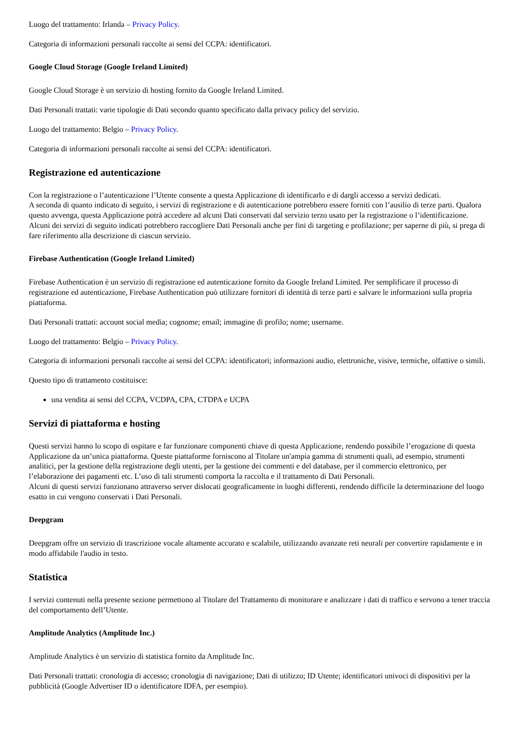Luogo del trattamento: Irlanda – Privacy Policy.
Categoria di informazioni personali raccolte ai sensi del CCPA: identificatori.
Google Cloud Storage (Google Ireland Limited)
Google Cloud Storage è un servizio di hosting fornito da Google Ireland Limited.
Dati Personali trattati: varie tipologie di Dati secondo quanto specificato dalla privacy policy del servizio.
Luogo del trattamento: Belgio – Privacy Policy.
Categoria di informazioni personali raccolte ai sensi del CCPA: identificatori.
Registrazione ed autenticazione
Con la registrazione o l’autenticazione l’Utente consente a questa Applicazione di identificarlo e di dargli accesso a servizi dedicati.
A seconda di quanto indicato di seguito, i servizi di registrazione e di autenticazione potrebbero essere forniti con l’ausilio di terze parti. Qualora questo avvenga, questa Applicazione potrà accedere ad alcuni Dati conservati dal servizio terzo usato per la registrazione o l’identificazione.
Alcuni dei servizi di seguito indicati potrebbero raccogliere Dati Personali anche per fini di targeting e profilazione; per saperne di più, si prega di fare riferimento alla descrizione di ciascun servizio.
Firebase Authentication (Google Ireland Limited)
Firebase Authentication è un servizio di registrazione ed autenticazione fornito da Google Ireland Limited. Per semplificare il processo di registrazione ed autenticazione, Firebase Authentication può utilizzare fornitori di identità di terze parti e salvare le informazioni sulla propria piattaforma.
Dati Personali trattati: account social media; cognome; email; immagine di profilo; nome; username.
Luogo del trattamento: Belgio – Privacy Policy.
Categoria di informazioni personali raccolte ai sensi del CCPA: identificatori; informazioni audio, elettroniche, visive, termiche, olfattive o simili.
Questo tipo di trattamento costituisce:
una vendita ai sensi del CCPA, VCDPA, CPA, CTDPA e UCPA
Servizi di piattaforma e hosting
Questi servizi hanno lo scopo di ospitare e far funzionare componenti chiave di questa Applicazione, rendendo possibile l’erogazione di questa Applicazione da un’unica piattaforma. Queste piattaforme forniscono al Titolare un'ampia gamma di strumenti quali, ad esempio, strumenti analitici, per la gestione della registrazione degli utenti, per la gestione dei commenti e del database, per il commercio elettronico, per l’elaborazione dei pagamenti etc. L’uso di tali strumenti comporta la raccolta e il trattamento di Dati Personali.
Alcuni di questi servizi funzionano attraverso server dislocati geograficamente in luoghi differenti, rendendo difficile la determinazione del luogo esatto in cui vengono conservati i Dati Personali.
Deepgram
Deepgram offre un servizio di trascrizione vocale altamente accurato e scalabile, utilizzando avanzate reti neurali per convertire rapidamente e in modo affidabile l'audio in testo.
Statistica
I servizi contenuti nella presente sezione permettono al Titolare del Trattamento di monitorare e analizzare i dati di traffico e servono a tener traccia del comportamento dell’Utente.
Amplitude Analytics (Amplitude Inc.)
Amplitude Analytics è un servizio di statistica fornito da Amplitude Inc.
Dati Personali trattati: cronologia di accesso; cronologia di navigazione; Dati di utilizzo; ID Utente; identificatori univoci di dispositivi per la pubblicità (Google Advertiser ID o identificatore IDFA, per esempio).